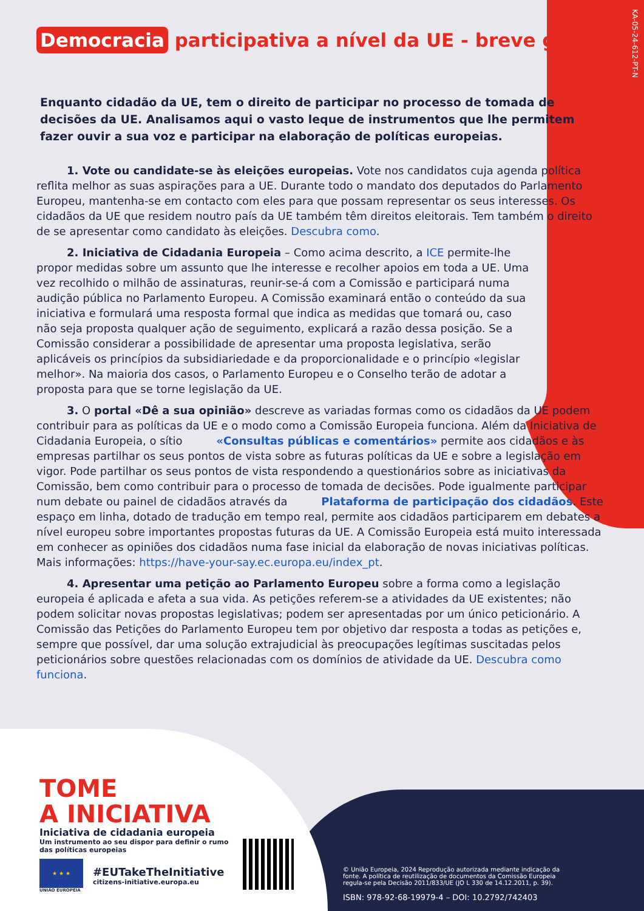KA-05-24-612-PT-N
Democracia participativa a nível da UE - breve guia
Enquanto cidadão da UE, tem o direito de participar no processo de tomada de decisões da UE. Analisamos aqui o vasto leque de instrumentos que lhe permitem fazer ouvir a sua voz e participar na elaboração de políticas europeias.
1. Vote ou candidate-se às eleições europeias. Vote nos candidatos cuja agenda política reflita melhor as suas aspirações para a UE. Durante todo o mandato dos deputados do Parlamento Europeu, mantenha-se em contacto com eles para que possam representar os seus interesses. Os cidadãos da UE que residem noutro país da UE também têm direitos eleitorais. Tem também o direito de se apresentar como candidato às eleições. Descubra como.
2. Iniciativa de Cidadania Europeia – Como acima descrito, a ICE permite-lhe propor medidas sobre um assunto que lhe interesse e recolher apoios em toda a UE. Uma vez recolhido o milhão de assinaturas, reunir-se-á com a Comissão e participará numa audição pública no Parlamento Europeu. A Comissão examinará então o conteúdo da sua iniciativa e formulará uma resposta formal que indica as medidas que tomará ou, caso não seja proposta qualquer ação de seguimento, explicará a razão dessa posição. Se a Comissão considerar a possibilidade de apresentar uma proposta legislativa, serão aplicáveis os princípios da subsidiariedade e da proporcionalidade e o princípio «legislar melhor». Na maioria dos casos, o Parlamento Europeu e o Conselho terão de adotar a proposta para que se torne legislação da UE.
3. O portal «Dê a sua opinião» descreve as variadas formas como os cidadãos da UE podem contribuir para as políticas da UE e o modo como a Comissão Europeia funciona. Além da Iniciativa de Cidadania Europeia, o sítio «Consultas públicas e comentários» permite aos cidadãos e às empresas partilhar os seus pontos de vista sobre as futuras políticas da UE e sobre a legislação em vigor. Pode partilhar os seus pontos de vista respondendo a questionários sobre as iniciativas da Comissão, bem como contribuir para o processo de tomada de decisões. Pode igualmente participar num debate ou painel de cidadãos através da Plataforma de participação dos cidadãos. Este espaço em linha, dotado de tradução em tempo real, permite aos cidadãos participarem em debates a nível europeu sobre importantes propostas futuras da UE. A Comissão Europeia está muito interessada em conhecer as opiniões dos cidadãos numa fase inicial da elaboração de novas iniciativas políticas. Mais informações: https://have-your-say.ec.europa.eu/index_pt.
4. Apresentar uma petição ao Parlamento Europeu sobre a forma como a legislação europeia é aplicada e afeta a sua vida. As petições referem-se a atividades da UE existentes; não podem solicitar novas propostas legislativas; podem ser apresentadas por um único peticionário. A Comissão das Petições do Parlamento Europeu tem por objetivo dar resposta a todas as petições e, sempre que possível, dar uma solução extrajudicial às preocupações legítimas suscitadas pelos peticionários sobre questões relacionadas com os domínios de atividade da UE. Descubra como funciona.
TOME
A INICIATIVA
Iniciativa de cidadania europeia
Um instrumento ao seu dispor para definir o rumo das políticas europeias
★ ★ ★
UNIÃO EUROPEIA
#EUTakeTheInitiative
citizens-initiative.europa.eu
© União Europeia, 2024 Reprodução autorizada mediante indicação da fonte. A política de reutilização de documentos da Comissão Europeia regula-se pela Decisão 2011/833/UE (JO L 330 de 14.12.2011, p. 39).
ISBN: 978-92-68-19979-4 – DOI: 10.2792/742403